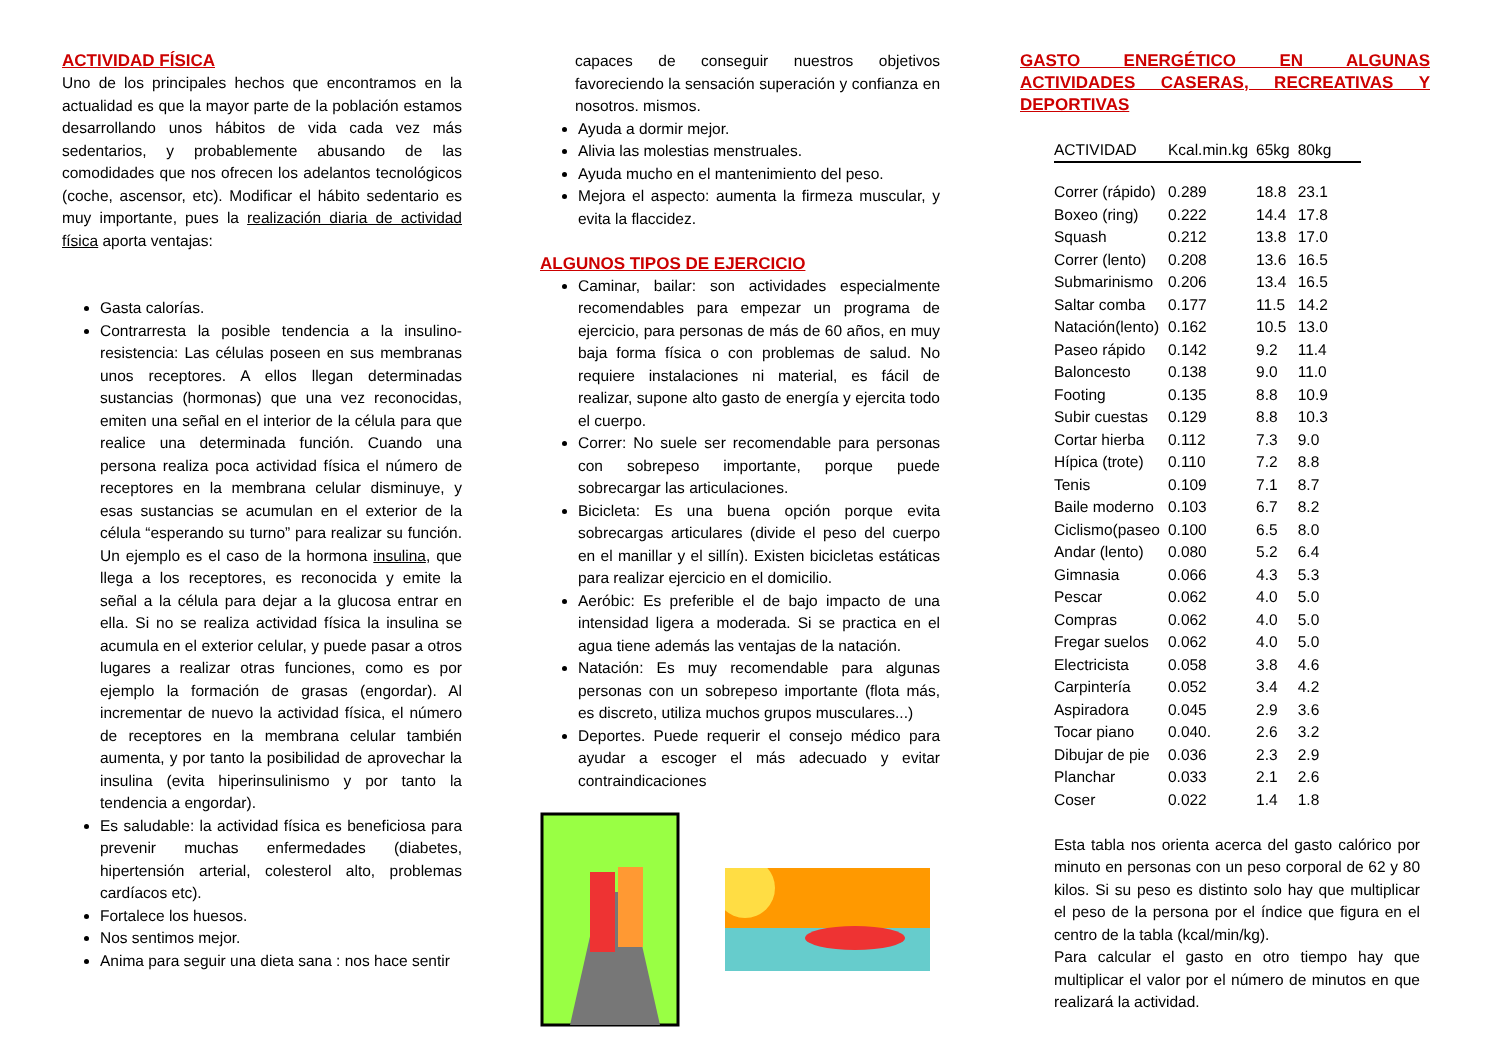ACTIVIDAD FÍSICA
Uno de los principales hechos que encontramos en la actualidad es que la mayor parte de la población estamos desarrollando unos hábitos de vida cada vez más sedentarios, y probablemente abusando de las comodidades que nos ofrecen los adelantos tecnológicos (coche, ascensor, etc). Modificar el hábito sedentario es muy importante, pues la realización diaria de actividad física aporta ventajas:
Gasta calorías.
Contrarresta la posible tendencia a la insulino-resistencia: Las células poseen en sus membranas unos receptores. A ellos llegan determinadas sustancias (hormonas) que una vez reconocidas, emiten una señal en el interior de la célula para que realice una determinada función. Cuando una persona realiza poca actividad física el número de receptores en la membrana celular disminuye, y esas sustancias se acumulan en el exterior de la célula “esperando su turno” para realizar su función. Un ejemplo es el caso de la hormona insulina, que llega a los receptores, es reconocida y emite la señal a la célula para dejar a la glucosa entrar en ella. Si no se realiza actividad física la insulina se acumula en el exterior celular, y puede pasar a otros lugares a realizar otras funciones, como es por ejemplo la formación de grasas (engordar). Al incrementar de nuevo la actividad física, el número de receptores en la membrana celular también aumenta, y por tanto la posibilidad de aprovechar la insulina (evita hiperinsulinismo y por tanto la tendencia a engordar).
Es saludable: la actividad física es beneficiosa para prevenir muchas enfermedades (diabetes, hipertensión arterial, colesterol alto, problemas cardíacos etc).
Fortalece los huesos.
Nos sentimos mejor.
Anima para seguir una dieta sana : nos hace sentir
capaces de conseguir nuestros objetivos favoreciendo la sensación superación y confianza en nosotros. mismos.
Ayuda a dormir mejor.
Alivia las molestias menstruales.
Ayuda mucho en el mantenimiento del peso.
Mejora el aspecto: aumenta la firmeza muscular, y evita la flaccidez.
ALGUNOS TIPOS DE EJERCICIO
Caminar, bailar: son actividades especialmente recomendables para empezar un programa de ejercicio, para personas de más de 60 años, en muy baja forma física o con problemas de salud. No requiere instalaciones ni material, es fácil de realizar, supone alto gasto de energía y ejercita todo el cuerpo.
Correr: No suele ser recomendable para personas con sobrepeso importante, porque puede sobrecargar las articulaciones.
Bicicleta: Es una buena opción porque evita sobrecargas articulares (divide el peso del cuerpo en el manillar y el sillín). Existen bicicletas estáticas para realizar ejercicio en el domicilio.
Aeróbic: Es preferible el de bajo impacto de una intensidad ligera a moderada. Si se practica en el agua tiene además las ventajas de la natación.
Natación: Es muy recomendable para algunas personas con un sobrepeso importante (flota más, es discreto, utiliza muchos grupos musculares...)
Deportes. Puede requerir el consejo médico para ayudar a escoger el más adecuado y evitar contraindicaciones
GASTO ENERGÉTICO EN ALGUNAS ACTIVIDADES CASERAS, RECREATIVAS Y DEPORTIVAS
| ACTIVIDAD | Kcal.min.kg | 65kg | 80kg |
| --- | --- | --- | --- |
| Correr (rápido) | 0.289 | 18.8 | 23.1 |
| Boxeo (ring) | 0.222 | 14.4 | 17.8 |
| Squash | 0.212 | 13.8 | 17.0 |
| Correr (lento) | 0.208 | 13.6 | 16.5 |
| Submarinismo | 0.206 | 13.4 | 16.5 |
| Saltar comba | 0.177 | 11.5 | 14.2 |
| Natación(lento) | 0.162 | 10.5 | 13.0 |
| Paseo rápido | 0.142 | 9.2 | 11.4 |
| Baloncesto | 0.138 | 9.0 | 11.0 |
| Footing | 0.135 | 8.8 | 10.9 |
| Subir cuestas | 0.129 | 8.8 | 10.3 |
| Cortar hierba | 0.112 | 7.3 | 9.0 |
| Hípica (trote) | 0.110 | 7.2 | 8.8 |
| Tenis | 0.109 | 7.1 | 8.7 |
| Baile moderno | 0.103 | 6.7 | 8.2 |
| Ciclismo(paseo | 0.100 | 6.5 | 8.0 |
| Andar (lento) | 0.080 | 5.2 | 6.4 |
| Gimnasia | 0.066 | 4.3 | 5.3 |
| Pescar | 0.062 | 4.0 | 5.0 |
| Compras | 0.062 | 4.0 | 5.0 |
| Fregar suelos | 0.062 | 4.0 | 5.0 |
| Electricista | 0.058 | 3.8 | 4.6 |
| Carpintería | 0.052 | 3.4 | 4.2 |
| Aspiradora | 0.045 | 2.9 | 3.6 |
| Tocar piano | 0.040. | 2.6 | 3.2 |
| Dibujar de pie | 0.036 | 2.3 | 2.9 |
| Planchar | 0.033 | 2.1 | 2.6 |
| Coser | 0.022 | 1.4 | 1.8 |
Esta tabla nos orienta acerca del gasto calórico por minuto en personas con un peso corporal de 62 y 80 kilos. Si su peso es distinto solo hay que multiplicar el peso de la persona por el índice que figura en el centro de la tabla (kcal/min/kg).
Para calcular el gasto en otro tiempo hay que multiplicar el valor por el número de minutos en que realizará la actividad.